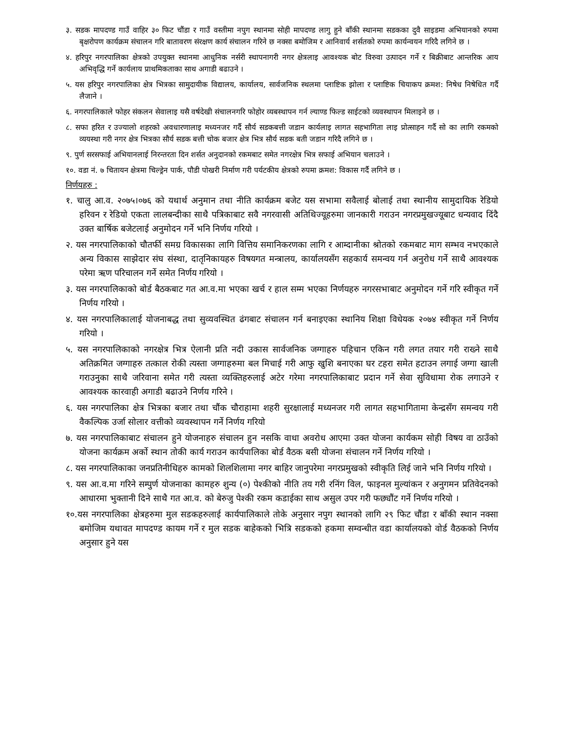३. सडक मापदण्ड गाउँ वाहिर ३० फिट चौंडा र गाउँ वस्तीमा नपुग स्थानमा सोही मापदण्ड लागु हुने बाँकी स्थानमा सडकका दुवै साइडमा अभियानको रुपमा बृक्षरोपण कार्यक्रम संचालन गरि बातावरण संरक्षण कार्य संचालन गरिने छ नक्सा बमोजिम र आनिवार्य शर्सतको रुपमा कार्यन्वयन गरिदै लगिने छ ।
४. हरिपुर नगरपालिका क्षेत्रको उपयुक्त स्थानमा आधुनिक नर्सरी स्थापनागरी नगर क्षेत्रलाइ आवश्यक बोट विरुवा उत्पादन गर्ने र बिक्रीबाट आन्तरिक आय अभिवृद्धि गर्ने कार्यलाय प्राथमिकताका साथ अगाडी बढाउने ।
५. यस हरिपुर नगरपालिका क्षेत्र भित्रका सामुदायीक विद्यालय, कार्यालय, सार्वजनिक स्थलमा प्लाष्टिक झोला र प्लाष्टिक चियाकप क्रमश: निषेध निषेधित गर्दै लैजाने ।
६. नगरपालिकाले फोहर संकलन सेवालाइ यसै वर्षदेखी संचालनगरि फोहोर व्यबस्थापन गर्न ल्याण्ड फिल्ड साईटको व्यवस्थापन मिलाइने छ ।
८. सफा हरित र उज्यालो शहरको अवधारणालाइ मध्यनजर गर्दै सौर्य सडकबत्ती जडान कार्यलाइ लागत सहभागिता लाइ प्रोत्साहन गर्दै सो का लागि रकमको व्ययस्था गरी नगर क्षेत्र भित्रका सौर्य सडक बत्ती चोक बजार क्षेत्र भित्र सौर्य सडक बती जडान गरिदै लगिने छ ।
९. पुर्ण सरसफाई अभियानलाई निरन्तरता दिन शर्सत अनुदानको रकमबाट समेत नगरक्षेत्र भित्र सफाई अभियान चलाउने ।
१०. वडा नं. ७ चितायन क्षेत्रमा चिल्ड्रेन पार्क, पौडी पोखरी निर्माण गरी पर्यटकीय क्षेत्रको रुपमा क्रमश: विकास गर्दै लगिने छ ।
निर्णयहरु :
१. चालु आ.व. २०७५।०७६ को यथार्थ अनुमान तथा नीति कार्यक्रम बजेट यस सभामा सवैलाई बोलाई तथा स्थानीय सामुदायिक रेडियो हरिवन र रेडियो एकता लालबन्दीका साथै पत्रिकाबाट सवै नगरवासी अतिथिज्यूहरुमा जानकारी गराउन नगरप्रमुखज्यूबाट धन्यवाद दिंदै उक्त बार्षिक बजेटलाई अनुमोदन गर्ने भनि निर्णय गरियो ।
२. यस नगरपालिकाको चौतर्फी समग्र विकासका लागि वित्तिय समानिकरणका लागि र आम्दानीका श्रोतको रकमबाट माग सम्भव नभएकाले अन्य विकास साझेदार संघ संस्था, दातृनिकायहरु विषयगत मन्त्रालय, कार्यालयसँग सहकार्य समन्वय गर्न अनुरोध गर्ने साथै आवश्यक परेमा ऋण परिचालन गर्ने समेत निर्णय गरियो ।
३. यस नगरपालिकाको बोर्ड बैठकबाट गत आ.व.मा भएका खर्च र हाल सम्म भएका निर्णयहरु नगरसभाबाट अनुमोदन गर्ने गरि स्वीकृत गर्ने निर्णय गरियो ।
४. यस नगरपालिकालाई योजनाबद्ध तथा सुव्यवस्थित ढंगबाट संचालन गर्न बनाइएका स्थानिय शिक्षा विधेयक २०७४ स्वीकृत गर्ने निर्णय गरियो ।
५. यस नगरपालिकाको नगरक्षेत्र भित्र ऐलानी प्रति नदी उकास सार्वजनिक जग्गाहरु पहिचान एकिन गरी लगत तयार गरी राख्ने साथै अतिक्रमित जग्गाहरु तत्काल रोकी त्यस्ता जग्गाहरुमा बल मिचाई गरी आफु खुशि बनाएका घर टहरा समेत हटाउन लगाई जग्गा खाली गराउनुका साथै जरिवाना समेत गरी त्यस्ता व्यक्तिहरुलाई अटेर गरेमा नगरपालिकाबाट प्रदान गर्ने सेवा सुविधामा रोक लगाउने र आवश्यक कारवाही अगाडी बढाउने निर्णय गरिने ।
६. यस नगरपालिका क्षेत्र भित्रका बजार तथा चौंक चौराहामा शहरी सुरक्षालाई मध्यनजर गरी लागत सहभागितामा केन्द्रसँग समन्वय गरी वैकल्पिक उर्जा सोलार वत्तीको व्यवस्थापन गर्ने निर्णय गरियो
७. यस नगरपालिकाबाट संचालन हुने योजनाहरु संचालन हुन नसकि वाधा अवरोध आएमा उक्त योजना कार्यकम सोही विषय वा ठाउँको योजना कार्यक्रम अर्को स्थान तोकी कार्य गराउन कार्यपालिका बोर्ड वैठक बसी योजना संचालन गर्ने निर्णय गरियो ।
८. यस नगरपालिकाका जनप्रतिनीधिहरु कामको शिलशिलामा नगर बाहिर जानुपरेमा नगरप्रमुखको स्वीकृति लिई जाने भनि निर्णय गरियो ।
९. यस आ.व.मा गरिने सम्पुर्ण योजनाका कामहरु शुन्य (०) पेश्कीको नीति तय गरी रनिंग विल, फाइनल मुल्यांकन र अनुगमन प्रतिवेदनको आधारमा भुक्तानी दिने साथै गत आ.व. को बेरुजु पेश्की रकम कडाईका साथ असुल उपर गरी फछ्यौंट गर्ने निर्णय गरियो ।
१०.यस नगरपालिका क्षेत्रहरुमा मुल सडकहरुलाई कार्यपालिकाले तोके अनुसार नपुग स्थानको लागि २९ फिट चौंडा र बाँकी स्थान नक्सा बमोजिम यथावत मापदण्ड कायम गर्ने र मुल सडक बाहेकको भित्रि सडकको हकमा सम्वन्धीत वडा कार्यालयको वोर्ड वैठकको निर्णय अनुसार हुने यस